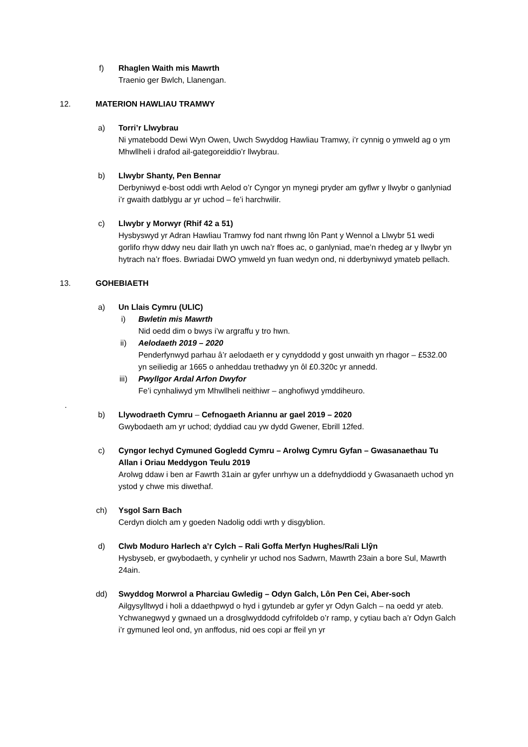f) Rhaglen Waith mis Mawrth
Traenio ger Bwlch, Llanengan.
12. MATERION HAWLIAU TRAMWY
a) Torri’r Llwybrau
Ni ymatebodd Dewi Wyn Owen, Uwch Swyddog Hawliau Tramwy, i’r cynnig o ymweld ag o ym Mhwllheli i drafod ail-gategoreiddio’r llwybrau.
b) Llwybr Shanty, Pen Bennar
Derbyniwyd e-bost oddi wrth Aelod o’r Cyngor yn mynegi pryder am gyflwr y llwybr o ganlyniad i’r gwaith datblygu ar yr uchod – fe’i harchwilir.
c) Llwybr y Morwyr (Rhif 42 a 51)
Hysbyswyd yr Adran Hawliau Tramwy fod nant rhwng lôn Pant y Wennol a Llwybr 51 wedi gorlifo rhyw ddwy neu dair llath yn uwch na’r ffoes ac, o ganlyniad, mae’n rhedeg ar y llwybr yn hytrach na’r ffoes. Bwriadai DWO ymweld yn fuan wedyn ond, ni dderbyniwyd ymateb pellach.
13. GOHEBIAETH
a) Un Llais Cymru (ULlC)
i) Bwletin mis Mawrth
Nid oedd dim o bwys i’w argraffu y tro hwn.
ii) Aelodaeth 2019 – 2020
Penderfynwyd parhau â’r aelodaeth er y cynyddodd y gost unwaith yn rhagor – £532.00 yn seiliedig ar 1665 o anheddau trethadwy yn ôl £0.320c yr annedd.
iii) Pwyllgor Ardal Arfon Dwyfor
Fe’i cynhaliwyd ym Mhwllheli neithiwr – anghofiwyd ymddiheuro.
.
b) Llywodraeth Cymru – Cefnogaeth Ariannu ar gael 2019 – 2020
Gwybodaeth am yr uchod; dyddiad cau yw dydd Gwener, Ebrill 12fed.
c) Cyngor Iechyd Cymuned Gogledd Cymru – Arolwg Cymru Gyfan – Gwasanaethau Tu Allan i Oriau Meddygon Teulu 2019
Arolwg ddaw i ben ar Fawrth 31ain ar gyfer unrhyw un a ddefnyddiodd y Gwasanaeth uchod yn ystod y chwe mis diwethaf.
ch) Ysgol Sarn Bach
Cerdyn diolch am y goeden Nadolig oddi wrth y disgyblion.
d) Clwb Moduro Harlech a’r Cylch – Rali Goffa Merfyn Hughes/Rali Llŷn
Hysbyseb, er gwybodaeth, y cynhelir yr uchod nos Sadwrn, Mawrth 23ain a bore Sul, Mawrth 24ain.
dd) Swyddog Morwrol a Pharciau Gwledig – Odyn Galch, Lôn Pen Cei, Aber-soch
Ailgysylltwyd i holi a ddaethpwyd o hyd i gytundeb ar gyfer yr Odyn Galch – na oedd yr ateb. Ychwanegwyd y gwnaed un a drosglwyddodd cyfrifoldeb o’r ramp, y cytiau bach a’r Odyn Galch i’r gymuned leol ond, yn anffodus, nid oes copi ar ffeil yn yr